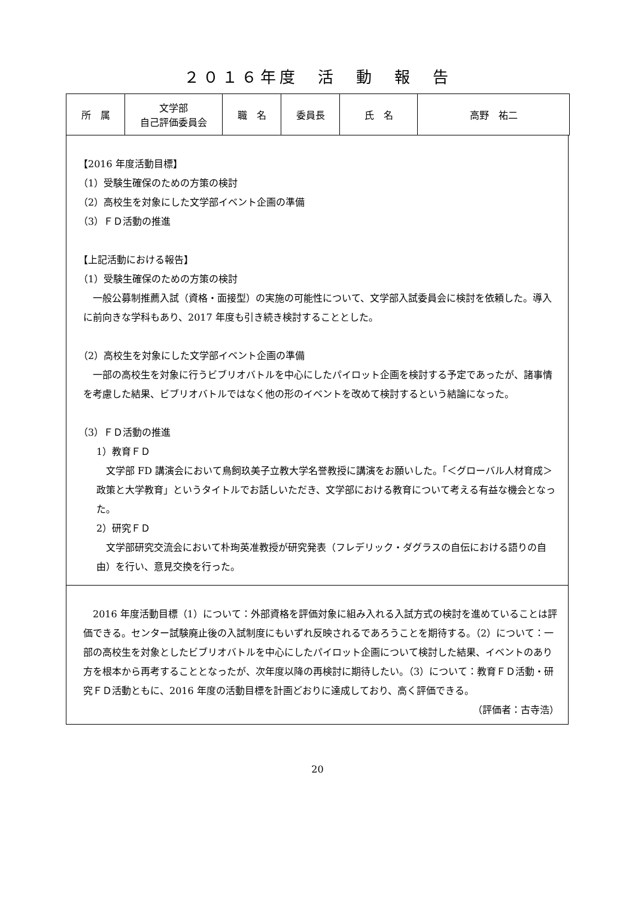２０１６年度　活　動　報　告
| 所 属 | 文学部 自己評価委員会 | 職 名 | 委員長 | 氏 名 | 高野 祐二 |
【2016 年度活動目標】
（1）受験生確保のための方策の検討
（2）高校生を対象にした文学部イベント企画の準備
（3）ＦＤ活動の推進
【上記活動における報告】
（1）受験生確保のための方策の検討
一般公募制推薦入試（資格・面接型）の実施の可能性について、文学部入試委員会に検討を依頼した。導入に前向きな学科もあり、2017 年度も引き続き検討することとした。
（2）高校生を対象にした文学部イベント企画の準備
一部の高校生を対象に行うビブリオバトルを中心にしたパイロット企画を検討する予定であったが、諸事情を考慮した結果、ビブリオバトルではなく他の形のイベントを改めて検討するという結論になった。
（3）ＦＤ活動の推進
1）教育ＦＤ
文学部 FD 講演会において鳥飼玖美子立教大学名誉教授に講演をお願いした。「＜グローバル人材育成＞政策と大学教育」というタイトルでお話しいただき、文学部における教育について考える有益な機会となった。
2）研究ＦＤ
文学部研究交流会において朴珣英准教授が研究発表（フレデリック・ダグラスの自伝における語りの自由）を行い、意見交換を行った。
2016 年度活動目標（1）について：外部資格を評価対象に組み入れる入試方式の検討を進めていることは評価できる。センター試験廃止後の入試制度にもいずれ反映されるであろうことを期待する。（2）について：一部の高校生を対象としたビブリオバトルを中心にしたパイロット企画について検討した結果、イベントのあり方を根本から再考することとなったが、次年度以降の再検討に期待したい。（3）について：教育ＦＤ活動・研究ＦＤ活動ともに、2016 年度の活動目標を計画どおりに達成しており、高く評価できる。
（評価者：古寺浩）
20